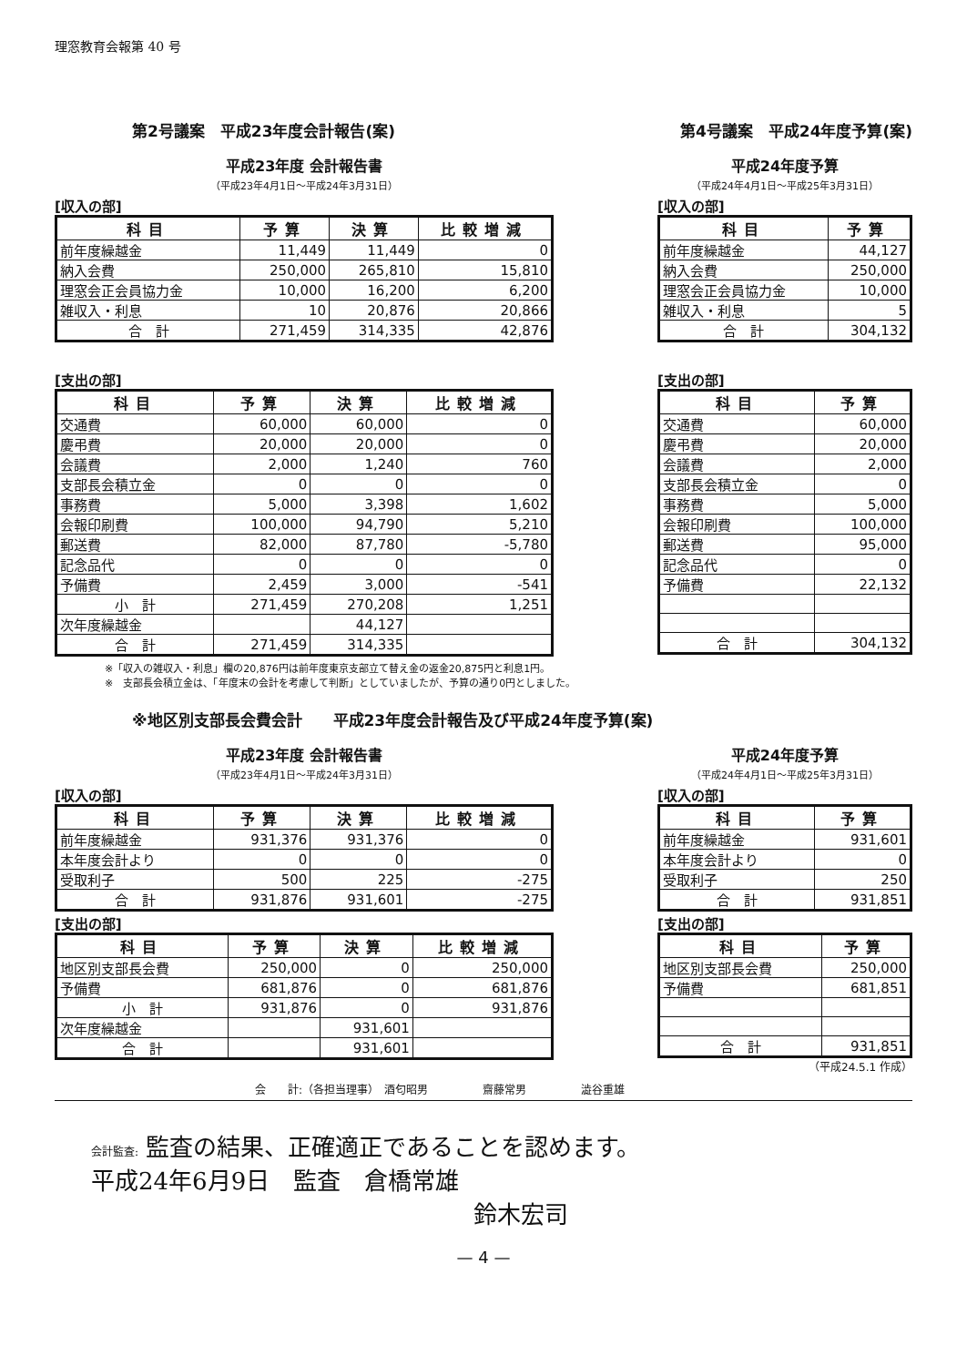理窓教育会報第 40 号
第2号議案　平成23年度会計報告(案) 第4号議案　平成24年度予算(案)
平成23年度 会計報告書
（平成23年4月1日～平成24年3月31日）
[収入の部]
| 科目 | 予算 | 決算 | 比較増減 |
| --- | --- | --- | --- |
| 前年度繰越金 | 11,449 | 11,449 | 0 |
| 納入会費 | 250,000 | 265,810 | 15,810 |
| 理窓会正会員協力金 | 10,000 | 16,200 | 6,200 |
| 雑収入・利息 | 10 | 20,876 | 20,866 |
| 合 計 | 271,459 | 314,335 | 42,876 |
[支出の部]
| 科目 | 予算 | 決算 | 比較増減 |
| --- | --- | --- | --- |
| 交通費 | 60,000 | 60,000 | 0 |
| 慶弔費 | 20,000 | 20,000 | 0 |
| 会議費 | 2,000 | 1,240 | 760 |
| 支部長会積立金 | 0 | 0 | 0 |
| 事務費 | 5,000 | 3,398 | 1,602 |
| 会報印刷費 | 100,000 | 94,790 | 5,210 |
| 郵送費 | 82,000 | 87,780 | -5,780 |
| 記念品代 | 0 | 0 | 0 |
| 予備費 | 2,459 | 3,000 | -541 |
| 小 計 | 271,459 | 270,208 | 1,251 |
| 次年度繰越金 | | 44,127 | |
| 合 計 | 271,459 | 314,335 | |
平成24年度予算
（平成24年4月1日～平成25年3月31日）
[収入の部]
| 科目 | 予算 |
| --- | --- |
| 前年度繰越金 | 44,127 |
| 納入会費 | 250,000 |
| 理窓会正会員協力金 | 10,000 |
| 雑収入・利息 | 5 |
| 合 計 | 304,132 |
[支出の部]
| 科目 | 予算 |
| --- | --- |
| 交通費 | 60,000 |
| 慶弔費 | 20,000 |
| 会議費 | 2,000 |
| 支部長会積立金 | 0 |
| 事務費 | 5,000 |
| 会報印刷費 | 100,000 |
| 郵送費 | 95,000 |
| 記念品代 | 0 |
| 予備費 | 22,132 |
| 合 計 | 304,132 |
※「収入の雑収入・利息」欄の20,876円は前年度東京支部立て替え金の返金20,875円と利息1円。
※　支部長会積立金は、「年度末の会計を考慮して判断」としていましたが、予算の通り0円としました。
※地区別支部長会費会計　　平成23年度会計報告及び平成24年度予算(案)
平成23年度 会計報告書
（平成23年4月1日～平成24年3月31日）
[収入の部]
| 科目 | 予算 | 決算 | 比較増減 |
| --- | --- | --- | --- |
| 前年度繰越金 | 931,376 | 931,376 | 0 |
| 本年度会計より | 0 | 0 | 0 |
| 受取利子 | 500 | 225 | -275 |
| 合 計 | 931,876 | 931,601 | -275 |
[支出の部]
| 科目 | 予算 | 決算 | 比較増減 |
| --- | --- | --- | --- |
| 地区別支部長会費 | 250,000 | 0 | 250,000 |
| 予備費 | 681,876 | 0 | 681,876 |
| 小 計 | 931,876 | 0 | 931,876 |
| 次年度繰越金 | | 931,601 | |
| 合 計 | | 931,601 | |
平成24年度予算
（平成24年4月1日～平成25年3月31日）
[収入の部]
| 科目 | 予算 |
| --- | --- |
| 前年度繰越金 | 931,601 |
| 本年度会計より | 0 |
| 受取利子 | 250 |
| 合 計 | 931,851 |
[支出の部]
| 科目 | 予算 |
| --- | --- |
| 地区別支部長会費 | 250,000 |
| 予備費 | 681,851 |
| 合 計 | 931,851 |
（平成24.5.1 作成）
会　　計:（各担当理事）　酒匂昭男　　　　　齋藤常男　　　　　澁谷重雄
会計監査: 監査の結果、正確適正であることを認めます。
平成24年6月9日　監査　倉橋常雄
鈴木宏司
— 4 —